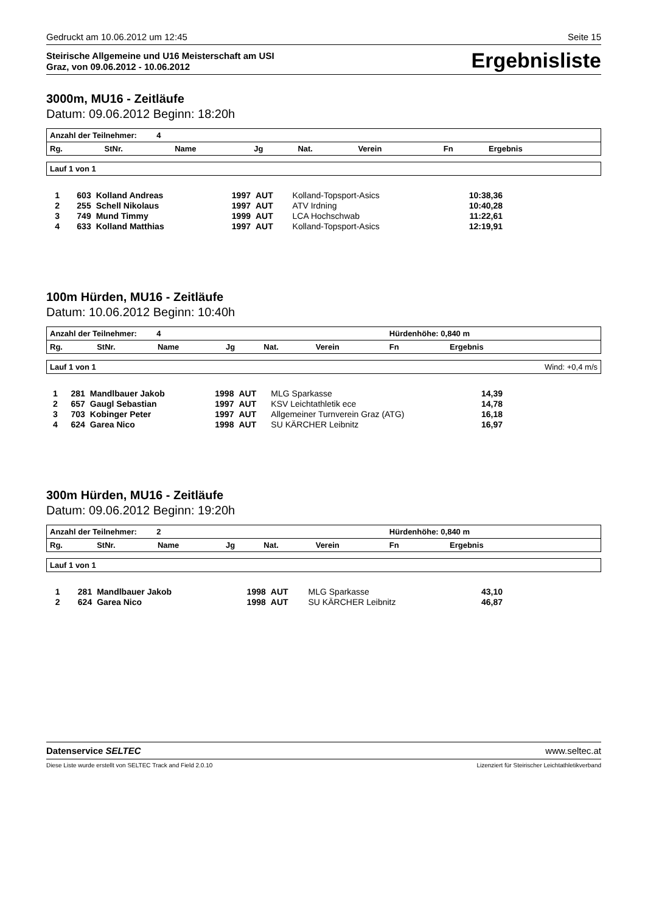Gedruckt am 10.06.2012 um 12:45 Seite 15
Steirische Allgemeine und U16 Meisterschaft am USI
Graz, von 09.06.2012 - 10.06.2012
Ergebnisliste
3000m, MU16 - Zeitläufe
Datum: 09.06.2012 Beginn: 18:20h
| Anzahl der Teilnehmer: 4 | | | | | | | |
| --- | --- | --- | --- | --- | --- | --- | --- |
| Rg. | StNr. | Name | Jg | Nat. | Verein | Fn | Ergebnis |
Lauf 1 von 1
| 1 | 603 | Kolland Andreas | 1997 | AUT | Kolland-Topsport-Asics | 10:38,36 | |
| 2 | 255 | Schell Nikolaus | 1997 | AUT | ATV Irdning | 10:40,28 | |
| 3 | 749 | Mund Timmy | 1999 | AUT | LCA Hochschwab | 11:22,61 | |
| 4 | 633 | Kolland Matthias | 1997 | AUT | Kolland-Topsport-Asics | 12:19,91 | |
100m Hürden, MU16 - Zeitläufe
Datum: 10.06.2012 Beginn: 10:40h
| Anzahl der Teilnehmer: 4 | | | | | | Hürdenhöhe: 0,840 m | |
| --- | --- | --- | --- | --- | --- | --- | --- |
| Rg. | StNr. | Name | Jg | Nat. | Verein | Fn | Ergebnis |
Lauf 1 von 1 Wind: +0,4 m/s
| 1 | 281 | Mandlbauer Jakob | 1998 | AUT | MLG Sparkasse | 14,39 | |
| 2 | 657 | Gaugl Sebastian | 1997 | AUT | KSV Leichtathletik ece | 14,78 | |
| 3 | 703 | Kobinger Peter | 1997 | AUT | Allgemeiner Turnverein Graz (ATG) | 16,18 | |
| 4 | 624 | Garea Nico | 1998 | AUT | SU KÄRCHER Leibnitz | 16,97 | |
300m Hürden, MU16 - Zeitläufe
Datum: 09.06.2012 Beginn: 19:20h
| Anzahl der Teilnehmer: 2 | | | | | | Hürdenhöhe: 0,840 m | |
| --- | --- | --- | --- | --- | --- | --- | --- |
| Rg. | StNr. | Name | Jg | Nat. | Verein | Fn | Ergebnis |
Lauf 1 von 1
| 1 | 281 | Mandlbauer Jakob | 1998 | AUT | MLG Sparkasse | 43,10 | |
| 2 | 624 | Garea Nico | 1998 | AUT | SU KÄRCHER Leibnitz | 46,87 | |
Datenservice SELTEC www.seltec.at
Diese Liste wurde erstellt von SELTEC Track and Field 2.0.10 Lizenziert für Steirischer Leichtathletikverband